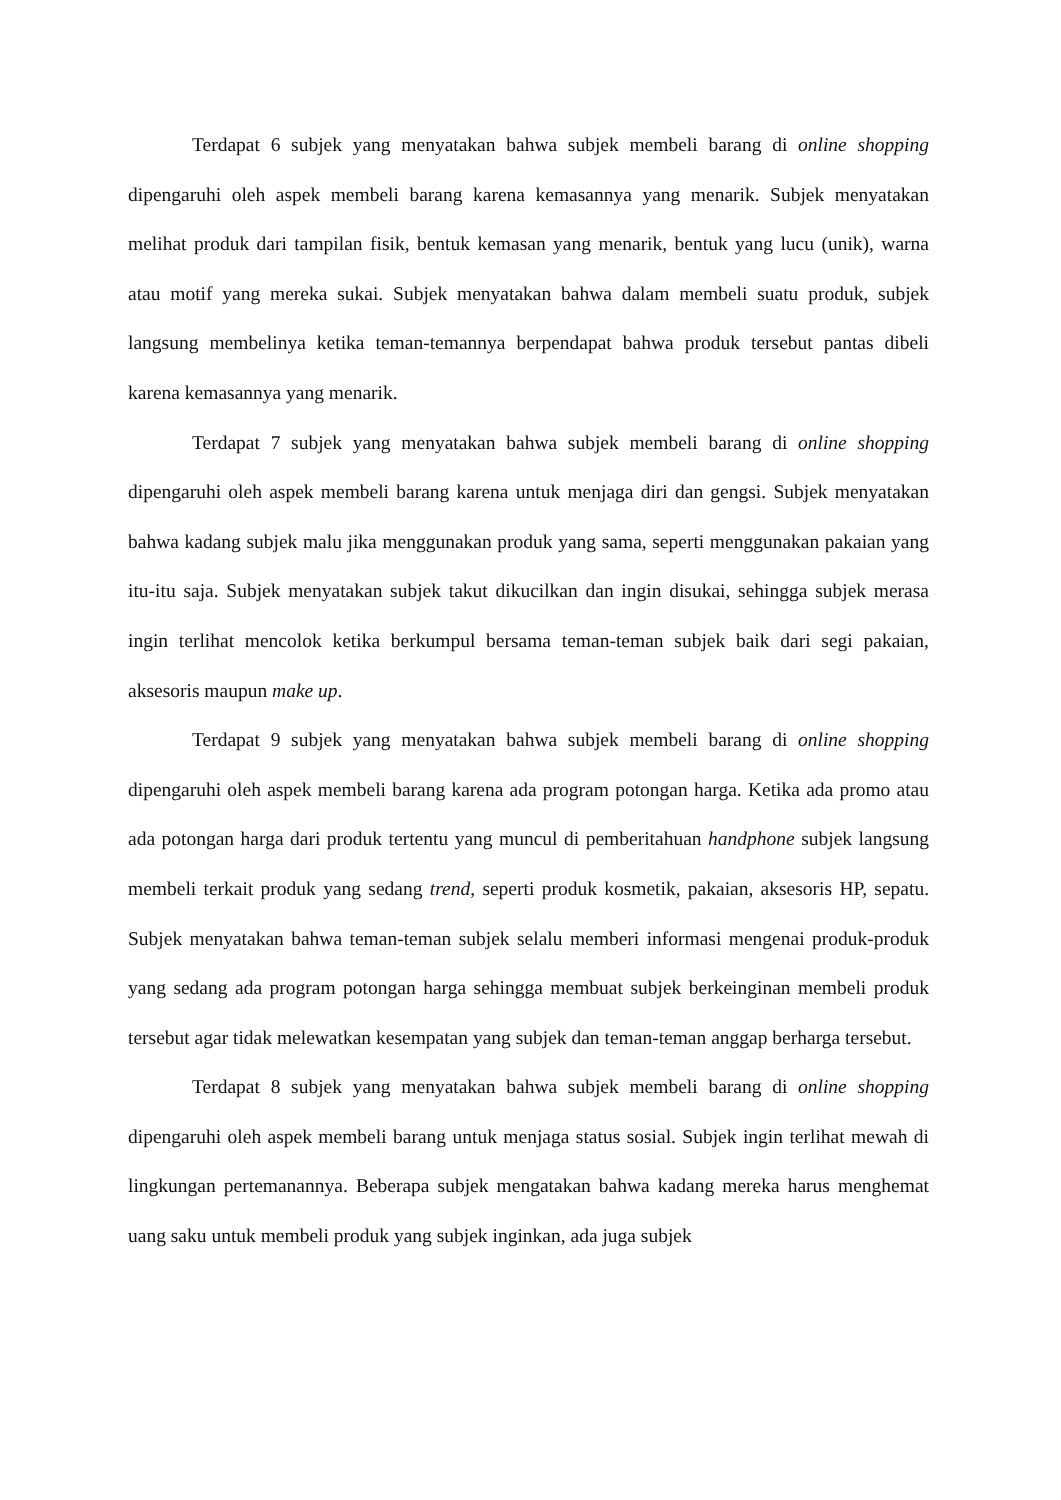Terdapat 6 subjek yang menyatakan bahwa subjek membeli barang di online shopping dipengaruhi oleh aspek membeli barang karena kemasannya yang menarik. Subjek menyatakan melihat produk dari tampilan fisik, bentuk kemasan yang menarik, bentuk yang lucu (unik), warna atau motif yang mereka sukai. Subjek menyatakan bahwa dalam membeli suatu produk, subjek langsung membelinya ketika teman-temannya berpendapat bahwa produk tersebut pantas dibeli karena kemasannya yang menarik.
Terdapat 7 subjek yang menyatakan bahwa subjek membeli barang di online shopping dipengaruhi oleh aspek membeli barang karena untuk menjaga diri dan gengsi. Subjek menyatakan bahwa kadang subjek malu jika menggunakan produk yang sama, seperti menggunakan pakaian yang itu-itu saja. Subjek menyatakan subjek takut dikucilkan dan ingin disukai, sehingga subjek merasa ingin terlihat mencolok ketika berkumpul bersama teman-teman subjek baik dari segi pakaian, aksesoris maupun make up.
Terdapat 9 subjek yang menyatakan bahwa subjek membeli barang di online shopping dipengaruhi oleh aspek membeli barang karena ada program potongan harga. Ketika ada promo atau ada potongan harga dari produk tertentu yang muncul di pemberitahuan handphone subjek langsung membeli terkait produk yang sedang trend, seperti produk kosmetik, pakaian, aksesoris HP, sepatu. Subjek menyatakan bahwa teman-teman subjek selalu memberi informasi mengenai produk-produk yang sedang ada program potongan harga sehingga membuat subjek berkeinginan membeli produk tersebut agar tidak melewatkan kesempatan yang subjek dan teman-teman anggap berharga tersebut.
Terdapat 8 subjek yang menyatakan bahwa subjek membeli barang di online shopping dipengaruhi oleh aspek membeli barang untuk menjaga status sosial. Subjek ingin terlihat mewah di lingkungan pertemanannya. Beberapa subjek mengatakan bahwa kadang mereka harus menghemat uang saku untuk membeli produk yang subjek inginkan, ada juga subjek